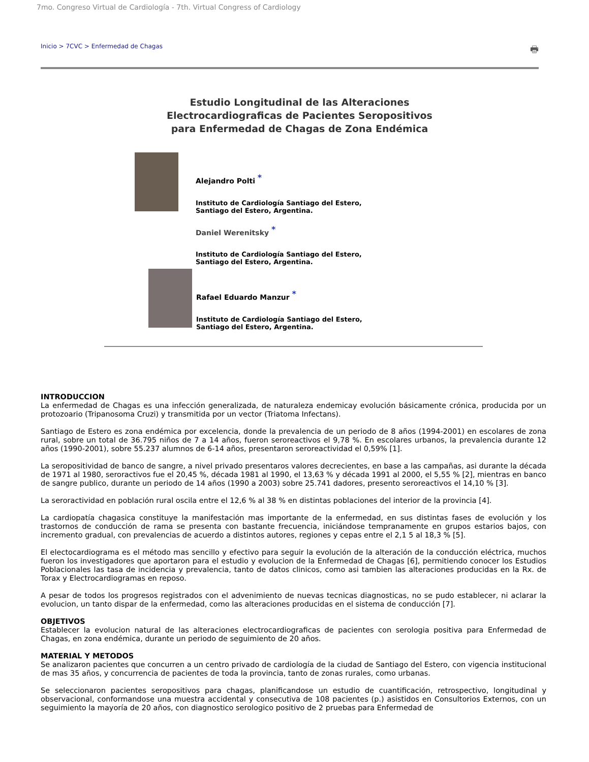7mo. Congreso Virtual de Cardiología - 7th. Virtual Congress of Cardiology
Inicio > 7CVC > Enfermedad de Chagas 🖶
Estudio Longitudinal de las Alteraciones
Electrocardiograficas de Pacientes Seropositivos
para Enfermedad de Chagas de Zona Endémica
Alejandro Polti *
Instituto de Cardiología Santiago del Estero,
Santiago del Estero, Argentina.
Daniel Werenitsky *
Instituto de Cardiología Santiago del Estero,
Santiago del Estero, Argentina.
Rafael Eduardo Manzur *
Instituto de Cardiología Santiago del Estero,
Santiago del Estero, Argentina.
INTRODUCCION
La enfermedad de Chagas es una infección generalizada, de naturaleza endemicay evolución básicamente crónica, producida por un protozoario (Tripanosoma Cruzi) y transmitida por un vector (Triatoma Infectans).
Santiago de Estero es zona endémica por excelencia, donde la prevalencia de un periodo de 8 años (1994-2001) en escolares de zona rural, sobre un total de 36.795 niños de 7 a 14 años, fueron seroreactivos el 9,78 %. En escolares urbanos, la prevalencia durante 12 años (1990-2001), sobre 55.237 alumnos de 6-14 años, presentaron seroreactividad el 0,59% [1].
La seropositividad de banco de sangre, a nivel privado presentaros valores decrecientes, en base a las campañas, asi durante la década de 1971 al 1980, seroractivos fue el 20,45 %, década 1981 al 1990, el 13,63 % y década 1991 al 2000, el 5,55 % [2], mientras en banco de sangre publico, durante un periodo de 14 años (1990 a 2003) sobre 25.741 dadores, presento seroreactivos el 14,10 % [3].
La seroractividad en población rural oscila entre el 12,6 % al 38 % en distintas poblaciones del interior de la provincia [4].
La cardiopatía chagasica constituye la manifestación mas importante de la enfermedad, en sus distintas fases de evolución y los trastornos de conducción de rama se presenta con bastante frecuencia, iniciándose tempranamente en grupos estarios bajos, con incremento gradual, con prevalencias de acuerdo a distintos autores, regiones y cepas entre el 2,1 5 al 18,3 % [5].
El electocardiograma es el método mas sencillo y efectivo para seguir la evolución de la alteración de la conducción eléctrica, muchos fueron los investigadores que aportaron para el estudio y evolucion de la Enfermedad de Chagas [6], permitiendo conocer los Estudios Poblacionales las tasa de incidencia y prevalencia, tanto de datos clinicos, como asi tambien las alteraciones producidas en la Rx. de Torax y Electrocardiogramas en reposo.
A pesar de todos los progresos registrados con el advenimiento de nuevas tecnicas diagnosticas, no se pudo establecer, ni aclarar la evolucion, un tanto dispar de la enfermedad, como las alteraciones producidas en el sistema de conducción [7].
OBJETIVOS
Establecer la evolucion natural de las alteraciones electrocardiograficas de pacientes con serologia positiva para Enfermedad de Chagas, en zona endémica, durante un periodo de seguimiento de 20 años.
MATERIAL Y METODOS
Se analizaron pacientes que concurren a un centro privado de cardiología de la ciudad de Santiago del Estero, con vigencia institucional de mas 35 años, y concurrencia de pacientes de toda la provincia, tanto de zonas rurales, como urbanas.
Se seleccionaron pacientes seropositivos para chagas, planificandose un estudio de cuantificación, retrospectivo, longitudinal y observacional, conformandose una muestra accidental y consecutiva de 108 pacientes (p.) asistidos en Consultorios Externos, con un seguimiento la mayoría de 20 años, con diagnostico serologico positivo de 2 pruebas para Enfermedad de